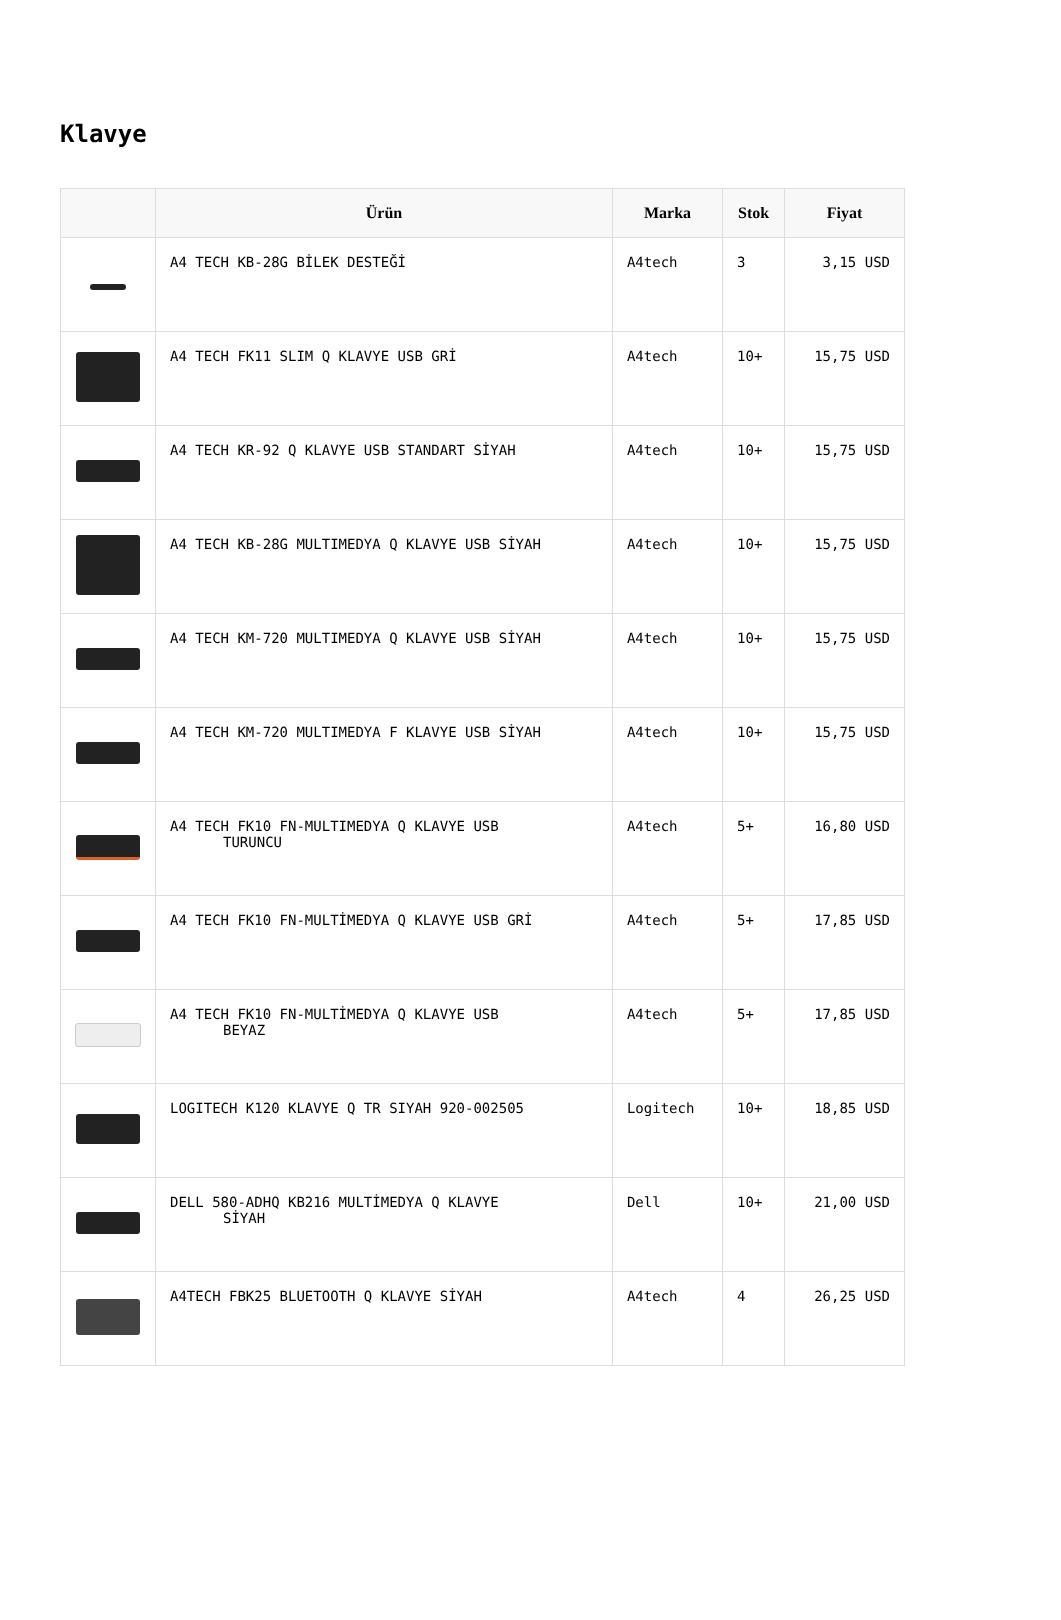Klavye
| | Ürün | Marka | Stok | Fiyat |
| --- | --- | --- | --- | --- |
| | A4 TECH KB-28G BİLEK DESTEĞİ | A4tech | 3 | 3,15 USD |
| | A4 TECH FK11 SLIM Q KLAVYE USB GRİ | A4tech | 10+ | 15,75 USD |
| | A4 TECH KR-92 Q KLAVYE USB STANDART SİYAH | A4tech | 10+ | 15,75 USD |
| | A4 TECH KB-28G MULTIMEDYA Q KLAVYE USB SİYAH | A4tech | 10+ | 15,75 USD |
| | A4 TECH KM-720 MULTIMEDYA Q KLAVYE USB SİYAH | A4tech | 10+ | 15,75 USD |
| | A4 TECH KM-720 MULTIMEDYA F KLAVYE USB SİYAH | A4tech | 10+ | 15,75 USD |
| | A4 TECH FK10 FN-MULTIMEDYA Q KLAVYE USB TURUNCU | A4tech | 5+ | 16,80 USD |
| | A4 TECH FK10 FN-MULTİMEDYA Q KLAVYE USB GRİ | A4tech | 5+ | 17,85 USD |
| | A4 TECH FK10 FN-MULTİMEDYA Q KLAVYE USB BEYAZ | A4tech | 5+ | 17,85 USD |
| | LOGITECH K120 KLAVYE Q TR SIYAH 920-002505 | Logitech | 10+ | 18,85 USD |
| | DELL 580-ADHQ KB216 MULTİMEDYA Q KLAVYE SİYAH | Dell | 10+ | 21,00 USD |
| | A4TECH FBK25 BLUETOOTH Q KLAVYE SİYAH | A4tech | 4 | 26,25 USD |